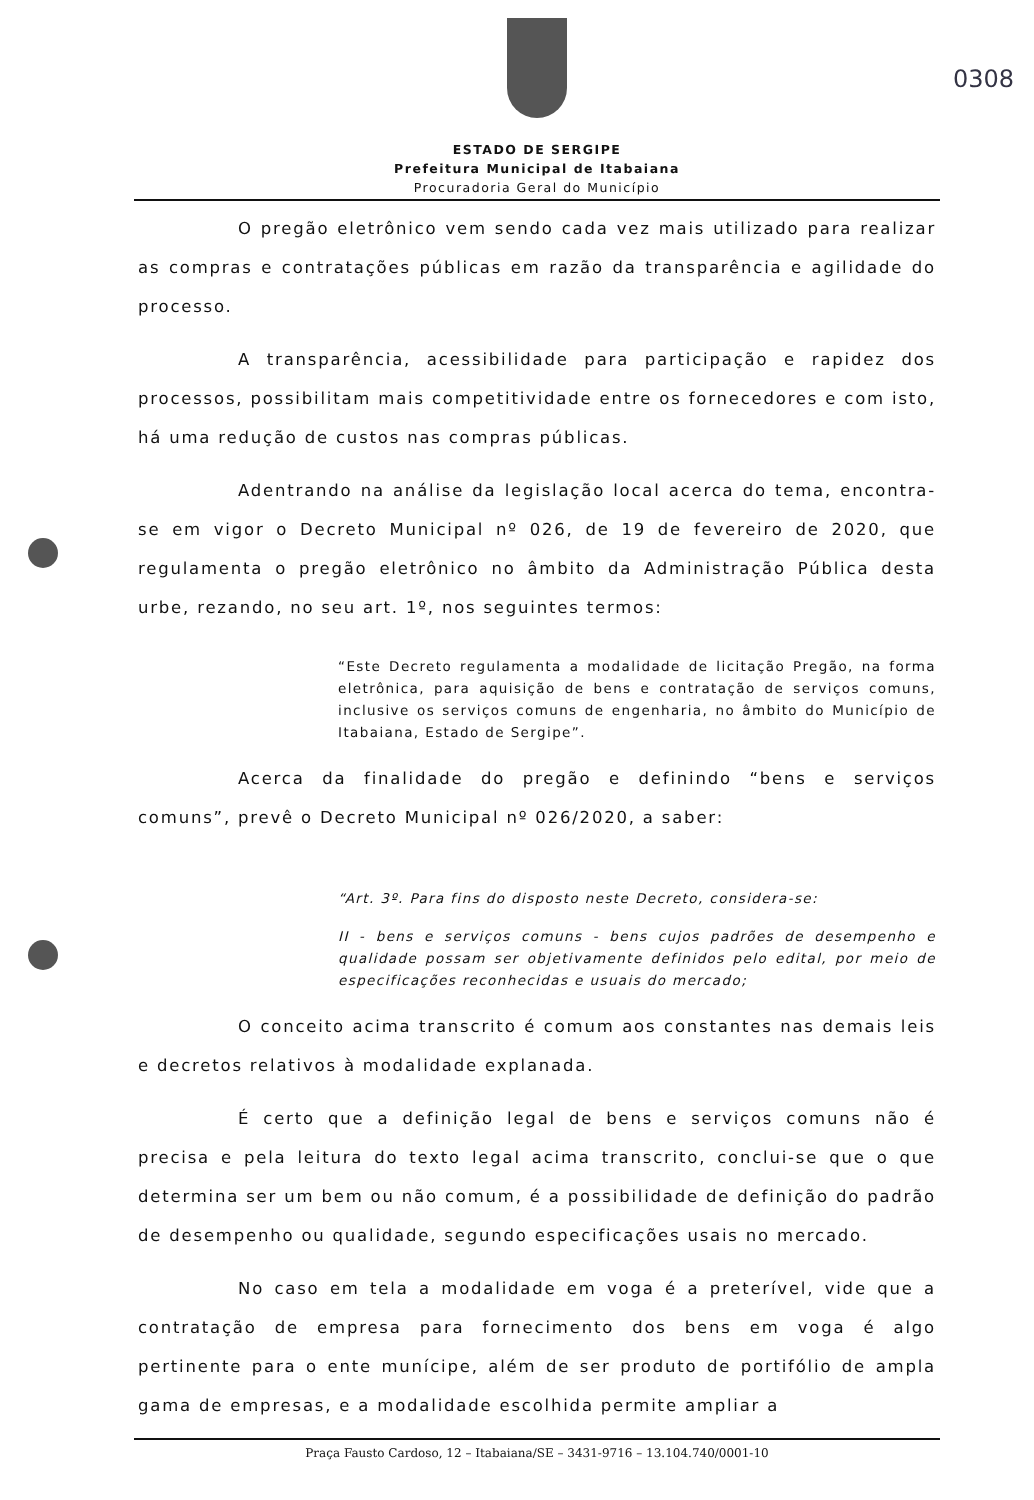0308
ESTADO DE SERGIPE
Prefeitura Municipal de Itabaiana
Procuradoria Geral do Município
O pregão eletrônico vem sendo cada vez mais utilizado para realizar as compras e contratações públicas em razão da transparência e agilidade do processo.
A transparência, acessibilidade para participação e rapidez dos processos, possibilitam mais competitividade entre os fornecedores e com isto, há uma redução de custos nas compras públicas.
Adentrando na análise da legislação local acerca do tema, encontra-se em vigor o Decreto Municipal nº 026, de 19 de fevereiro de 2020, que regulamenta o pregão eletrônico no âmbito da Administração Pública desta urbe, rezando, no seu art. 1º, nos seguintes termos:
“Este Decreto regulamenta a modalidade de licitação Pregão, na forma eletrônica, para aquisição de bens e contratação de serviços comuns, inclusive os serviços comuns de engenharia, no âmbito do Município de Itabaiana, Estado de Sergipe”.
Acerca da finalidade do pregão e definindo “bens e serviços comuns”, prevê o Decreto Municipal nº 026/2020, a saber:
“Art. 3º. Para fins do disposto neste Decreto, considera-se:
II - bens e serviços comuns - bens cujos padrões de desempenho e qualidade possam ser objetivamente definidos pelo edital, por meio de especificações reconhecidas e usuais do mercado;
O conceito acima transcrito é comum aos constantes nas demais leis e decretos relativos à modalidade explanada.
É certo que a definição legal de bens e serviços comuns não é precisa e pela leitura do texto legal acima transcrito, conclui-se que o que determina ser um bem ou não comum, é a possibilidade de definição do padrão de desempenho ou qualidade, segundo especificações usais no mercado.
No caso em tela a modalidade em voga é a preterível, vide que a contratação de empresa para fornecimento dos bens em voga é algo pertinente para o ente munícipe, além de ser produto de portifólio de ampla gama de empresas, e a modalidade escolhida permite ampliar a
Praça Fausto Cardoso, 12 – Itabaiana/SE – 3431-9716 – 13.104.740/0001-10